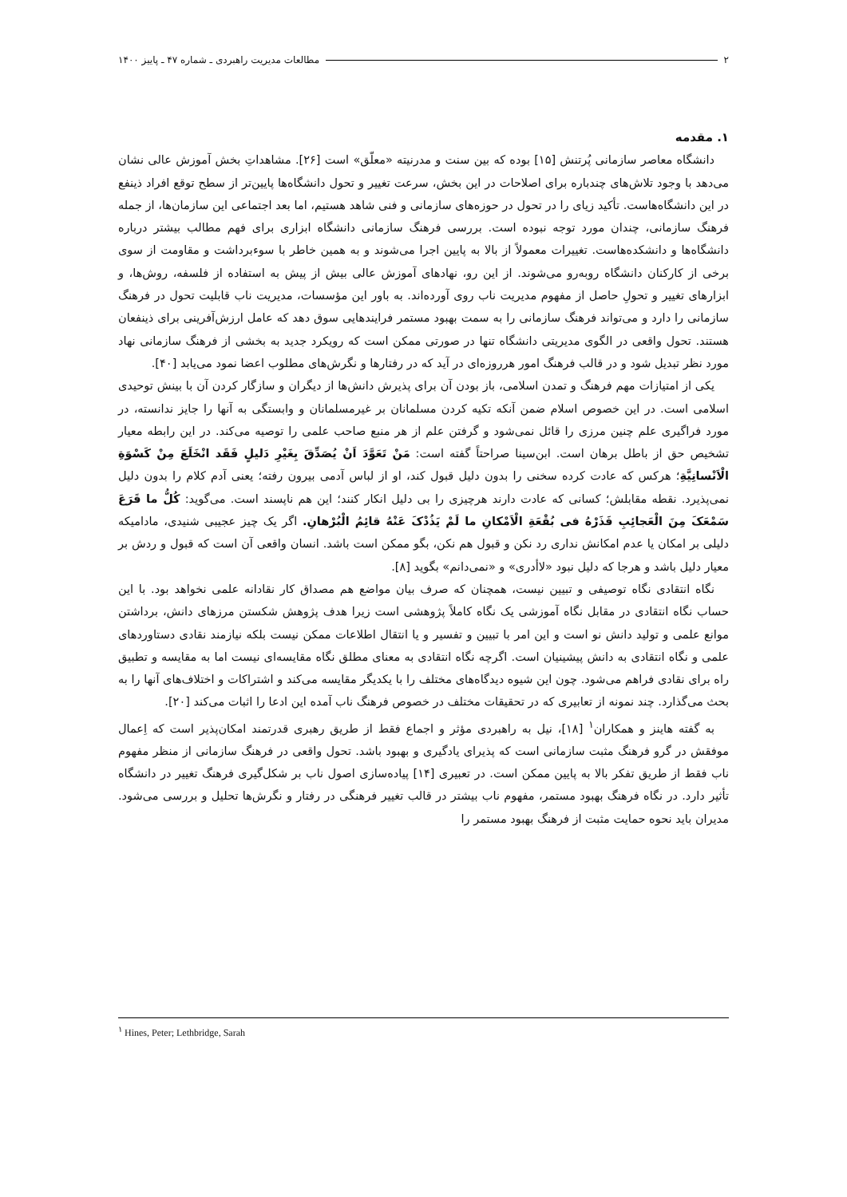۲ مطالعات مدیریت راهبردی ـ شماره ۴۷ ـ پاییز ۱۴۰۰
۱. مقدمه
دانشگاه معاصر سازمانی پُرتنش [۱۵] بوده که بین سنت و مدرنیته «معلّق» است [۲۶]. مشاهداتِ بخش آموزش عالی نشان می‌دهد با وجود تلاش‌های چندباره برای اصلاحات در این بخش، سرعت تغییر و تحول دانشگاه‌ها پایین‌تر از سطح توقع افراد ذینفع در این دانشگاه‌هاست. تأکید زیای را در تحول در حوزه‌های سازمانی و فنی شاهد هستیم، اما بعد اجتماعی این سازمان‌ها، از جمله فرهنگ سازمانی، چندان مورد توجه نبوده است. بررسی فرهنگ سازمانی دانشگاه ابزاری برای فهم مطالب بیشتر درباره دانشگاه‌ها و دانشکده‌هاست. تغییرات معمولاً از بالا به پایین اجرا می‌شوند و به همین خاطر با سوءبرداشت و مقاومت از سوی برخی از کارکنان دانشگاه روبه‌رو می‌شوند. از این رو، نهادهای آموزش عالی بیش از پیش به استفاده از فلسفه، روش‌ها، و ابزارهای تغییر و تحولِ حاصل از مفهوم مدیریت ناب روی آورده‌اند. به باور این مؤسسات، مدیریت ناب قابلیت تحول در فرهنگ سازمانی را دارد و می‌تواند فرهنگ سازمانی را به سمت بهبود مستمر فرایندهایی سوق دهد که عامل ارزش‌آفرینی برای ذینفعان هستند. تحول واقعی در الگوی مدیریتی دانشگاه تنها در صورتی ممکن است که رویکرد جدید به بخشی از فرهنگ سازمانی نهاد مورد نظر تبدیل شود و در قالب فرهنگ امور هرروزه‌ای در آید که در رفتارها و نگرش‌های مطلوب اعضا نمود می‌یابد [۴۰].
یکی از امتیازات مهم فرهنگ و تمدن اسلامی، باز بودن آن برای پذیرش دانش‌ها از دیگران و سازگار کردن آن با بینش توحیدی اسلامی است. در این خصوص اسلام ضمن آنکه تکیه کردن مسلمانان بر غیرمسلمانان و وابستگی به آنها را جایز ندانسته، در مورد فراگیری علم چنین مرزی را قائل نمی‌شود و گرفتن علم از هر منبع صاحب علمی را توصیه می‌کند. در این رابطه معیار تشخیص حق از باطل برهان است. ابن‌سینا صراحتاً گفته است: مَنْ تَعَوَّدَ اَنْ یُصَدِّقَ بِغَیْرِ دَلیلٍ فَقَد انْخَلَعَ مِنْ کَسْوَةِ الْاَنْسانِیَّةِ؛ هرکس که عادت کرده سخنی را بدون دلیل قبول کند، او از لباس آدمی بیرون رفته؛ یعنی آدم کلام را بدون دلیل نمی‌پذیرد. نقطه مقابلش؛ کسانی که عادت دارند هرچیزی را بی دلیل انکار کنند؛ این هم ناپسند است. می‌گوید: کُلُّ ما قَرَعَ سَمْعَکَ مِنَ الْعَجائِبِ فَذَرْهُ فی بُقْعَةِ الْاَمْکانِ ما لَمْ یَذُدْکَ عَنْهُ قائِمُ الْبُرْهانِ. اگر یک چیز عجیبی شنیدی، مادامیکه دلیلی بر امکان یا عدم امکانش نداری رد نکن و قبول هم نکن، بگو ممکن است باشد. انسان واقعی آن است که قبول و ردش بر معیار دلیل باشد و هرجا که دلیل نبود «لاأدری» و «نمی‌دانم» بگوید [۸].
نگاه انتقادی نگاه توصیفی و تبیین نیست، همچنان که صرف بیان مواضع هم مصداق کار نقادانه علمی نخواهد بود. با این حساب نگاه انتقادی در مقابل نگاه آموزشی یک نگاه کاملاً پژوهشی است زیرا هدف پژوهش شکستن مرزهای دانش، برداشتن موانع علمی و تولید دانش نو است و این امر با تبیین و تفسیر و یا انتقال اطلاعات ممکن نیست بلکه نیازمند نقادی دستاوردهای علمی و نگاه انتقادی به دانش پیشینیان است. اگرچه نگاه انتقادی به معنای مطلق نگاه مقایسه‌ای نیست اما به مقایسه و تطبیق راه برای نقادی فراهم می‌شود. چون این شیوه دیدگاه‌های مختلف را با یکدیگر مقایسه می‌کند و اشتراکات و اختلاف‌های آنها را به بحث می‌گذارد. چند نمونه از تعابیری که در تحقیقات مختلف در خصوص فرهنگ ناب آمده این ادعا را اثبات می‌کند [۲۰].
به گفته هاینز و همکاران<sup>۱</sup> [۱۸]، نیل به راهبردی مؤثر و اجماع فقط از طریق رهبری قدرتمند امکان‌پذیر است که اِعمال موفقش در گرو فرهنگ مثبت سازمانی است که پذیرای یادگیری و بهبود باشد. تحول واقعی در فرهنگ سازمانی از منظر مفهوم ناب فقط از طریق تفکر بالا به پایین ممکن است. در تعبیری [۱۴] پیاده‌سازی اصول ناب بر شکل‌گیری فرهنگ تغییر در دانشگاه تأثیر دارد. در نگاه فرهنگ بهبود مستمر، مفهوم ناب بیشتر در قالب تغییر فرهنگی در رفتار و نگرش‌ها تحلیل و بررسی می‌شود. مدیران باید نحوه حمایت مثبت از فرهنگ بهبود مستمر را
<sup>۱</sup> Hines, Peter; Lethbridge, Sarah